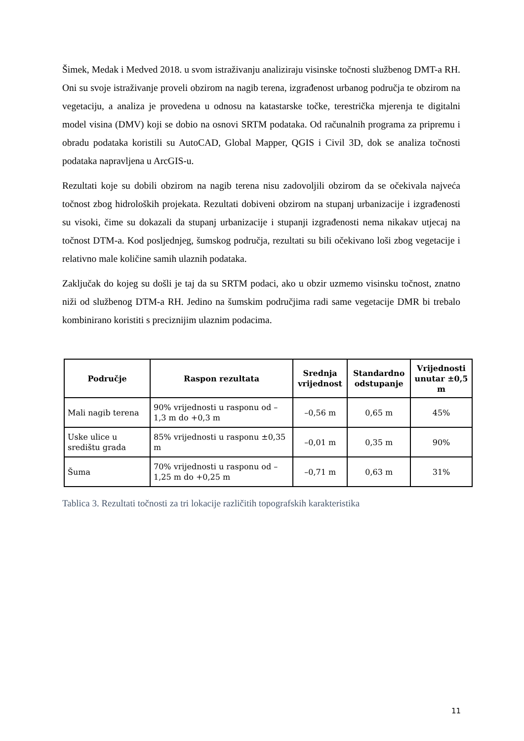Šimek, Medak i Medved 2018. u svom istraživanju analiziraju visinske točnosti službenog DMT-a RH. Oni su svoje istraživanje proveli obzirom na nagib terena, izgrađenost urbanog područja te obzirom na vegetaciju, a analiza je provedena u odnosu na katastarske točke, terestrička mjerenja te digitalni model visina (DMV) koji se dobio na osnovi SRTM podataka. Od računalnih programa za pripremu i obradu podataka koristili su AutoCAD, Global Mapper, QGIS i Civil 3D, dok se analiza točnosti podataka napravljena u ArcGIS-u.
Rezultati koje su dobili obzirom na nagib terena nisu zadovoljili obzirom da se očekivala najveća točnost zbog hidroloških projekata. Rezultati dobiveni obzirom na stupanj urbanizacije i izgrađenosti su visoki, čime su dokazali da stupanj urbanizacije i stupanji izgrađenosti nema nikakav utjecaj na točnost DTM-a. Kod posljednjeg, šumskog područja, rezultati su bili očekivano loši zbog vegetacije i relativno male količine samih ulaznih podataka.
Zaključak do kojeg su došli je taj da su SRTM podaci, ako u obzir uzmemo visinsku točnost, znatno niži od službenog DTM-a RH. Jedino na šumskim područjima radi same vegetacije DMR bi trebalo kombinirano koristiti s preciznijim ulaznim podacima.
| Područje | Raspon rezultata | Srednja vrijednost | Standardno odstupanje | Vrijednosti unutar ±0,5 m |
| --- | --- | --- | --- | --- |
| Mali nagib terena | 90% vrijednosti u rasponu od –1,3 m do +0,3 m | –0,56 m | 0,65 m | 45% |
| Uske ulice u središtu grada | 85% vrijednosti u rasponu ±0,35 m | –0,01 m | 0,35 m | 90% |
| Šuma | 70% vrijednosti u rasponu od –1,25 m do +0,25 m | –0,71 m | 0,63 m | 31% |
Tablica 3. Rezultati točnosti za tri lokacije različitih topografskih karakteristika
11